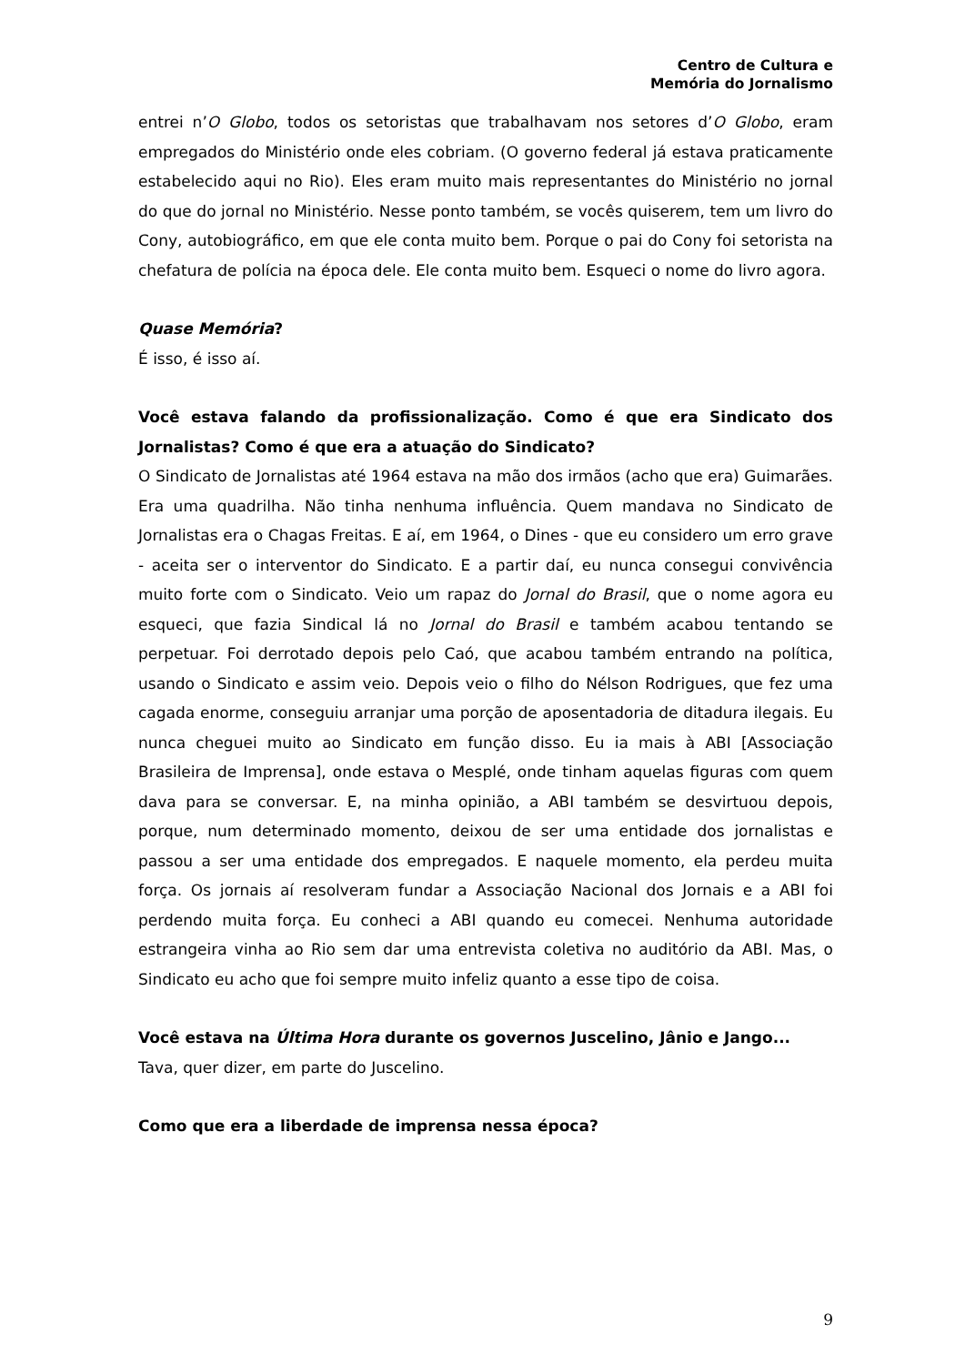Centro de Cultura e
Memória do Jornalismo
entrei n’O Globo, todos os setoristas que trabalhavam nos setores d’O Globo, eram empregados do Ministério onde eles cobriam. (O governo federal já estava praticamente estabelecido aqui no Rio). Eles eram muito mais representantes do Ministério no jornal do que do jornal no Ministério. Nesse ponto também, se vocês quiserem, tem um livro do Cony, autobiográfico, em que ele conta muito bem. Porque o pai do Cony foi setorista na chefatura de polícia na época dele. Ele conta muito bem. Esqueci o nome do livro agora.
Quase Memória?
É isso, é isso aí.
Você estava falando da profissionalização. Como é que era Sindicato dos Jornalistas? Como é que era a atuação do Sindicato?
O Sindicato de Jornalistas até 1964 estava na mão dos irmãos (acho que era) Guimarães. Era uma quadrilha. Não tinha nenhuma influência. Quem mandava no Sindicato de Jornalistas era o Chagas Freitas. E aí, em 1964, o Dines - que eu considero um erro grave - aceita ser o interventor do Sindicato. E a partir daí, eu nunca consegui convivência muito forte com o Sindicato. Veio um rapaz do Jornal do Brasil, que o nome agora eu esqueci, que fazia Sindical lá no Jornal do Brasil e também acabou tentando se perpetuar. Foi derrotado depois pelo Caó, que acabou também entrando na política, usando o Sindicato e assim veio. Depois veio o filho do Nélson Rodrigues, que fez uma cagada enorme, conseguiu arranjar uma porção de aposentadoria de ditadura ilegais. Eu nunca cheguei muito ao Sindicato em função disso. Eu ia mais à ABI [Associação Brasileira de Imprensa], onde estava o Mesplé, onde tinham aquelas figuras com quem dava para se conversar. E, na minha opinião, a ABI também se desvirtuou depois, porque, num determinado momento, deixou de ser uma entidade dos jornalistas e passou a ser uma entidade dos empregados. E naquele momento, ela perdeu muita força. Os jornais aí resolveram fundar a Associação Nacional dos Jornais e a ABI foi perdendo muita força. Eu conheci a ABI quando eu comecei. Nenhuma autoridade estrangeira vinha ao Rio sem dar uma entrevista coletiva no auditório da ABI. Mas, o Sindicato eu acho que foi sempre muito infeliz quanto a esse tipo de coisa.
Você estava na Última Hora durante os governos Juscelino, Jânio e Jango...
Tava, quer dizer, em parte do Juscelino.
Como que era a liberdade de imprensa nessa época?
9